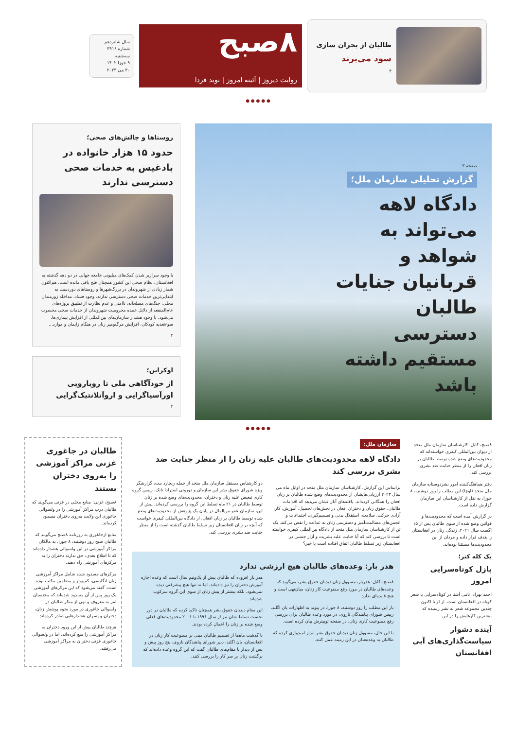طالبان از بحران سازی
سود می‌برند
۴
۸صبح
روایت دیروز | آئینه امروز | نوید فردا
سال شانزدهم
شماره ۳۹۱۶
سه‌شنبه
۹ جوزا ۱۴۰۲
۳۰ می ۲۰۲۳
● ● ● ● ●
صفحه ۳
گزارش تحلیلی سازمان ملل؛
دادگاه لاهه می‌تواند به شواهد و قربانیان جنایات طالبان دسترسی مستقیم داشته باشد
روستاها و چالش‌های صحی؛
حدود ۱۵ هزار خانواده در بادغیس به خدمات صحی دسترسی ندارند
با وجود سرازیر شدن کمک‌های میلیونی جامعه جهانی در دو دهه گذشته به افغانستان، نظام صحی این کشور همچنان فلج باقی مانده است. هم‌اکنون شمار زیادی از شهروندان در بزرگ‌شهرها و روستاهای دوردست به ابتدایی‌ترین خدمات صحی دسترسی ندارند. وجود فساد، مداخله زورمندان محلی، جنگ‌های مسلحانه، ناامنی و عدم نظارت از تطبیق پروژه‌های عام‌المنفعه از دلایل عمده محرومیت شهروندان از خدمات صحی محسوب می‌شود. با وجود هشدار سازمان‌های بین‌المللی از افزایش بیماری‌ها، سوءتغذیه کودکان، افزایش مرگ‌ومیر زنان در هنگام زایمان و موارد...
۲
اوکراین؛
از خودآگاهی ملی تا رویارویی اورآسیاگرایی و اروآتلانتیک‌گرایی
۴
● ● ● ● ●
۸صبح، کابل: کارشناسان سازمان ملل متحد از دیوان بین‌المللی کیفری خواسته‌اند که محدودیت‌های وضع شده توسط طالبان بر زنان افغان را از منظر جنایت ضد بشری بررسی کند.
دفتر هماهنگ‌کننده امور بشردوستانه سازمان ملل متحد (اوچا) این مطلب را روز دوشنبه، ۸ جوزا، به نقل از کارشناسان این سازمان گزارش داده است.
در گزارش آمده است که محدودیت‌ها و قوانین وضع شده از سوی طالبان پس از ۱۵ اگست سال ۲۰۲۱، زندگی زنان در افغانستان را هدف قرار داده و مردان از این محدودیت‌ها مستثنا بوده‌اند.
یک کله کتر؛
پازل کوتاه‌سرایی امروز
احمد بهراد، نامی آشنا در کوتاه‌سرایی یا شعر کوتاه در افغانستان است. از او تا اکنون چندین مجموعه شعر به نشر رسیده که بیشترین کارهایش را در این...
آینده دشوار سیاست‌گذاری‌های آبی افغانستان
سازمان ملل:
دادگاه لاهه محدودیت‌های طالبان علیه زنان را از منظر جنایت ضد بشری بررسی کند
براساس این گزارش، کارشناسان سازمان ملل متحد در اوایل ماه می سال ۲۰۲۳ ارزیابی‌هایشان از محدودیت‌های وضع شده طالبان بر زنان افغان را همگانی کرده‌اند. یافته‌های آنان نشان می‌دهد که اقدامات طالبان، حقوق زنان و دختران افغان در بخش‌های تحصیل، آموزش، کار، آزادی حرکت، سلامت، استقلال بدنی و تصمیم‌گیری، اجتماعات و انجمن‌های مسالمت‌آمیز و دسترسی زنان به عدالت را نقض می‌کند. یک تن از کارشناسان سازمان ملل متحد از دادگاه بین‌المللی کیفری خواسته است تا بررسی کند که آیا جنایت علیه بشریت و آزار جنسی در افغانستان زیر تسلط طالبان اتفاق افتاده است یا خیر؟
دو کارشناس مستقل سازمان ملل متحد از جمله ریچارد بنت، گزارشگر ویژه شورای حقوق بشر این سازمان و دوروتی استرادا تانک، رییس گروه کاری تبعیض علیه زنان و دختران، محدودیت‌های وضع شده بر زنان توسط طالبان در ۲۱ ماه تسلط این گروه را بررسی کرده‌اند. پیش از این، سازمان عفو بین‌الملل در پایان یک پژوهش از محدودیت‌های وضع شده توسط طالبان بر زنان افغان، از دادگاه بین‌المللی کیفری خواست که آنچه بر زنان افغانستان زیر تسلط طالبان گذشته است را از منظر جنایت ضد بشری بررسی کند.
هدر بار: وعده‌های طالبان هیچ ارزشی ندارد
۸صبح، کابل: هدربار، مسوول زنان دیدبان حقوق بشر، می‌گوید که وعده‌های طالبان در مورد رفع ممنوعیت کار زنان، میان‌تهی است و هیچ فایده‌ای ندارد.
بار این مطلب را روز دوشنبه، ۸ جوزا، در پیوند به اظهارات یان اگلند، رییس شورای پناهندگان ناروی، در مورد وعده طالبان برای بررسی رفع ممنوعیت کاری زنان، در صفحه توییترش بیان کرده است.
با این حال، مسوول زنان دیدبان حقوق بشر ابراز امیدواری کرده که طالبان به وعده‌شان در این زمینه عمل کنند.
هدر بار افزوده که طالبان بیش از یک‌ونیم سال است که وعده اجازه آموزش دختران را نیز داده‌اند، اما نه تنها هیچ پیشرفتی دیده نمی‌شود، بلکه بیشتر از پیش زنان از سوی این گروه سرکوب شده‌اند.
این مقام دیدبان حقوق بشر همچنان تاکید کرده که طالبان در دور نخست تسلط شان نیز از سال ۱۹۹۶ تا ۲۰۰۱ محدودیت‌های فعلی وضع شده بر زنان را اعمال کرده بودند.
با گذشت ماه‌ها از تصمیم طالبان مبنی بر ممنوعیت کار زنان در افغانستان، یان اگلند، دبیر شورای پناهندگان ناروی، پنج روز پیش و پس از دیدار با مقام‌های طالبان گفت که این گروه وعده داده‌اند که برگشت زنان بر سر کار را بررسی کنند.
طالبان در جاغوری غزنی مراکز آموزشی را به‌روی دختران بستند
۸صبح، غزنی: منابع محلی در غزنی می‌گویند که طالبان درب مراکز آموزشی را در ولسوالی جاغوری این ولایت به‌روی دختران مسدود کرده‌اند.
منابع ازجاغوری به روزنامه ۸صبح می‌گویند که طالبان صبح روز دوشنبه، ۸ جوزا، به مالکان مراکز آموزشی در این ولسوالی هشدار داده‌اند که تا اطلاع بعدی، حق ندارند دختران را به مرکزهای آموزشی راه دهند.
مرکزهای مسدود شده شامل مراکز آموزشی زبان انگلیسی، کمپیوتر و مضامین مکتب بوده است. گفته می‌شود که این مرکزهای آموزشی یک روز پس از آن مسدود شده‌اند که محتسبان امر به معروف و نهی از منکر طالبان در ولسوالی جاغوری در مورد نحوه پوشش زنان، دختران و پسران هشدارهایی صادر کرده‌اند.
هرچند طالبان پیش از این ورود دختران به مراکز آموزشی را منع کرده‌اند، اما در ولسوالی جاغوری غزنی دختران به مراکز آموزشی می‌رفتند.